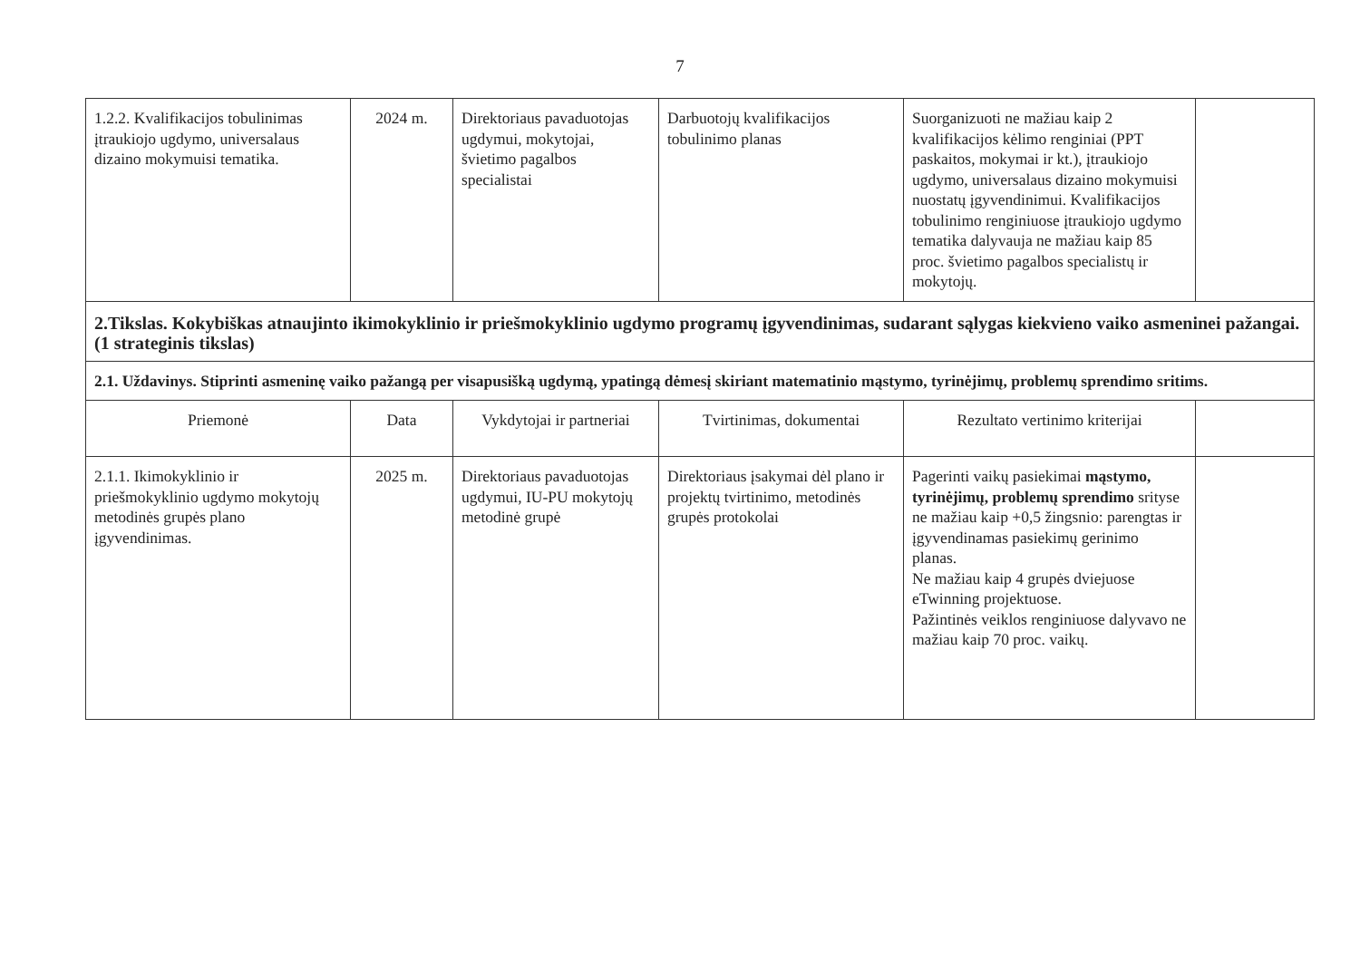7
| 1.2.2. Kvalifikacijos tobulinimas įtraukiojo ugdymo, universalaus dizaino mokymuisi tematika. | 2024 m. | Direktoriaus pavaduotojas ugdymui, mokytojai, švietimo pagalbos specialistai | Darbuotojų kvalifikacijos tobulinimo planas | Suorganizuoti ne mažiau kaip 2 kvalifikacijos kėlimo renginiai (PPT paskaitos, mokymai ir kt.), įtraukiojo ugdymo, universalaus dizaino mokymuisi nuostatų įgyvendinimui. Kvalifikacijos tobulinimo renginiuose įtraukiojo ugdymo tematika dalyvauja ne mažiau kaip 85 proc. švietimo pagalbos specialistų ir mokytojų. | |
| 2.Tikslas. Kokybiškas atnaujinto ikimokyklinio ir priešmokyklinio ugdymo programų įgyvendinimas, sudarant sąlygas kiekvieno vaiko asmeninei pažangai. (1 strateginis tikslas) | | | | | |
| 2.1. Uždavinys. Stiprinti asmeninę vaiko pažangą per visapusišką ugdymą, ypatingą dėmesį skiriant matematinio mąstymo, tyrinėjimų, problemų sprendimo sritims. | | | | | |
| Priemonė | Data | Vykdytojai ir partneriai | Tvirtinimas, dokumentai | Rezultato vertinimo kriterijai | |
| 2.1.1. Ikimokyklinio ir priešmokyklinio ugdymo mokytojų metodinės grupės plano įgyvendinimas. | 2025 m. | Direktoriaus pavaduotojas ugdymui, IU-PU mokytojų metodinė grupė | Direktoriaus įsakymai dėl plano ir projektų tvirtinimo, metodinės grupės protokolai | Pagerinti vaikų pasiekimai mąstymo, tyrinėjimų, problemų sprendimo srityse ne mažiau kaip +0,5 žingsnio: parengtas ir įgyvendinamas pasiekimų gerinimo planas. Ne mažiau kaip 4 grupės dviejuose eTwinning projektuose. Pažintinės veiklos renginiuose dalyvavo ne mažiau kaip 70 proc. vaikų. | |